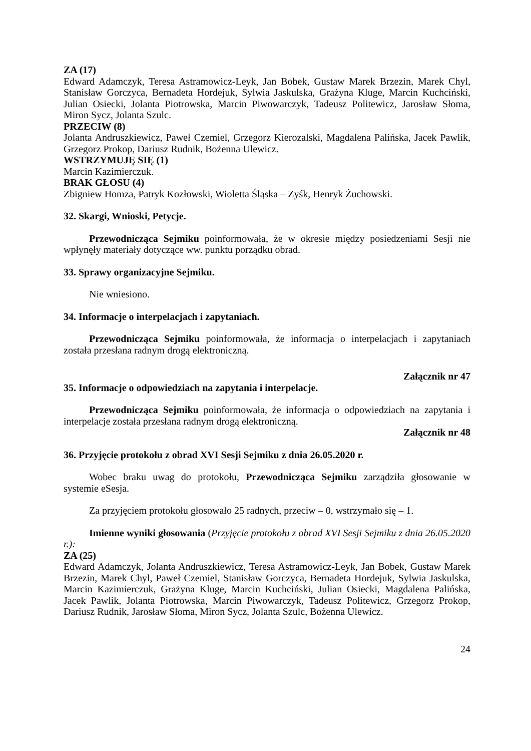ZA (17)
Edward Adamczyk, Teresa Astramowicz-Leyk, Jan Bobek, Gustaw Marek Brzezin, Marek Chyl, Stanisław Gorczyca, Bernadeta Hordejuk, Sylwia Jaskulska, Grażyna Kluge, Marcin Kuchciński, Julian Osiecki, Jolanta Piotrowska, Marcin Piwowarczyk, Tadeusz Politewicz, Jarosław Słoma, Miron Sycz, Jolanta Szulc.
PRZECIW (8)
Jolanta Andruszkiewicz, Paweł Czemiel, Grzegorz Kierozalski, Magdalena Palińska, Jacek Pawlik, Grzegorz Prokop, Dariusz Rudnik, Bożenna Ulewicz.
WSTRZYMUJĘ SIĘ (1)
Marcin Kazimierczuk.
BRAK GŁOSU (4)
Zbigniew Homza, Patryk Kozłowski, Wioletta Śląska – Zyśk, Henryk Żuchowski.
32. Skargi, Wnioski, Petycje.
Przewodnicząca Sejmiku poinformowała, że w okresie między posiedzeniami Sesji nie wpłynęły materiały dotyczące ww. punktu porządku obrad.
33. Sprawy organizacyjne Sejmiku.
Nie wniesiono.
34. Informacje o interpelacjach i zapytaniach.
Przewodnicząca Sejmiku poinformowała, że informacja o interpelacjach i zapytaniach została przesłana radnym drogą elektroniczną.
Załącznik nr 47
35. Informacje o odpowiedziach na zapytania i interpelacje.
Przewodnicząca Sejmiku poinformowała, że informacja o odpowiedziach na zapytania i interpelacje została przesłana radnym drogą elektroniczną.
Załącznik nr 48
36. Przyjęcie protokołu z obrad XVI Sesji Sejmiku z dnia 26.05.2020 r.
Wobec braku uwag do protokołu, Przewodnicząca Sejmiku zarządziła głosowanie w systemie eSesja.
Za przyjęciem protokołu głosowało 25 radnych, przeciw – 0, wstrzymało się – 1.
Imienne wyniki głosowania (Przyjęcie protokołu z obrad XVI Sesji Sejmiku z dnia 26.05.2020 r.):
ZA (25)
Edward Adamczyk, Jolanta Andruszkiewicz, Teresa Astramowicz-Leyk, Jan Bobek, Gustaw Marek Brzezin, Marek Chyl, Paweł Czemiel, Stanisław Gorczyca, Bernadeta Hordejuk, Sylwia Jaskulska, Marcin Kazimierczuk, Grażyna Kluge, Marcin Kuchciński, Julian Osiecki, Magdalena Palińska, Jacek Pawlik, Jolanta Piotrowska, Marcin Piwowarczyk, Tadeusz Politewicz, Grzegorz Prokop, Dariusz Rudnik, Jarosław Słoma, Miron Sycz, Jolanta Szulc, Bożenna Ulewicz.
24